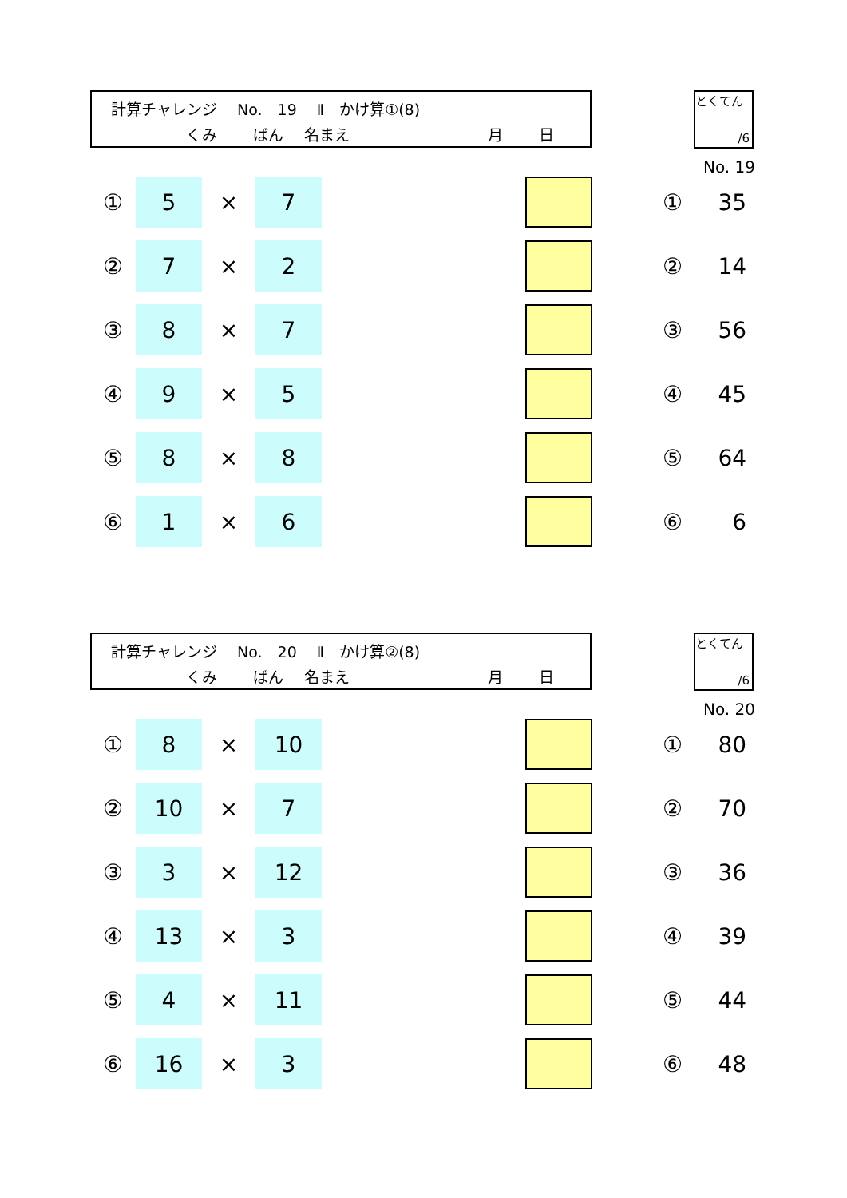計算チャレンジ　 No.　19　 Ⅱ　かけ算①(8)
くみ ばん 名まえ 月 日
とくてん
/6
No. 19
| ① | 5 | × | 7 | | | | ① | 35 |
| ② | 7 | × | 2 | | | | ② | 14 |
| ③ | 8 | × | 7 | | | | ③ | 56 |
| ④ | 9 | × | 5 | | | | ④ | 45 |
| ⑤ | 8 | × | 8 | | | | ⑤ | 64 |
| ⑥ | 1 | × | 6 | | | | ⑥ | 6 |
計算チャレンジ　 No.　20　 Ⅱ　かけ算②(8)
くみ ばん 名まえ 月 日
とくてん
/6
No. 20
| ① | 8 | × | 10 | | | | ① | 80 |
| ② | 10 | × | 7 | | | | ② | 70 |
| ③ | 3 | × | 12 | | | | ③ | 36 |
| ④ | 13 | × | 3 | | | | ④ | 39 |
| ⑤ | 4 | × | 11 | | | | ⑤ | 44 |
| ⑥ | 16 | × | 3 | | | | ⑥ | 48 |